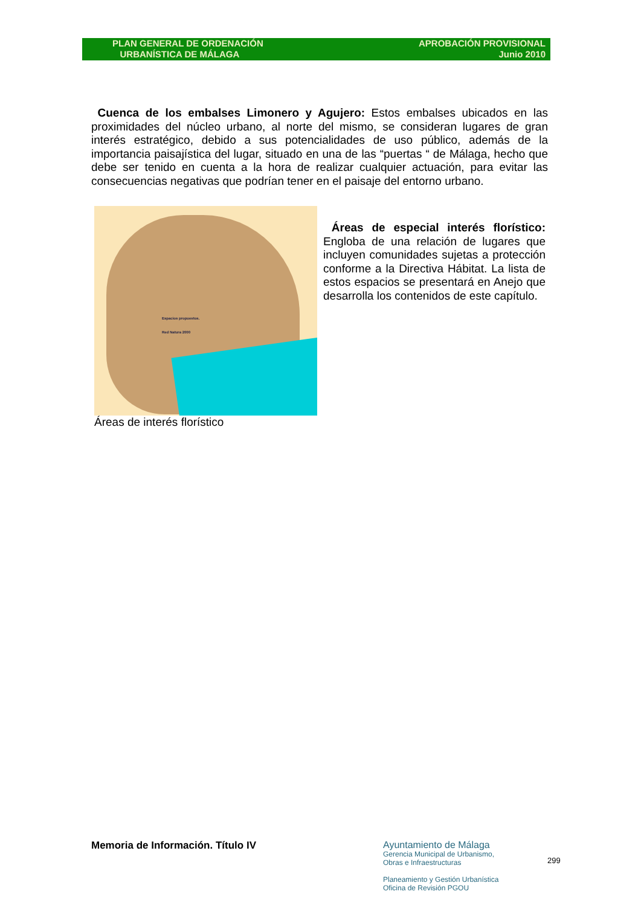PLAN GENERAL DE ORDENACIÓN
URBANÍSTICA DE MÁLAGA
APROBACIÓN PROVISIONAL
Junio 2010
Cuenca de los embalses Limonero y Agujero: Estos embalses ubicados en las proximidades del núcleo urbano, al norte del mismo, se consideran lugares de gran interés estratégico, debido a sus potencialidades de uso público, además de la importancia paisajística del lugar, situado en una de las “puertas “ de Málaga, hecho que debe ser tenido en cuenta a la hora de realizar cualquier actuación, para evitar las consecuencias negativas que podrían tener en el paisaje del entorno urbano.
Espacios propuestos.
Red Natura 2000
Áreas de interés florístico
Áreas de especial interés florístico: Engloba de una relación de lugares que incluyen comunidades sujetas a protección conforme a la Directiva Hábitat. La lista de estos espacios se presentará en Anejo que desarrolla los contenidos de este capítulo.
Memoria de Información. Título IV
Ayuntamiento de Málaga
Gerencia Municipal de Urbanismo,
Obras e Infraestructuras
Planeamiento y Gestión Urbanística
Oficina de Revisión PGOU
299